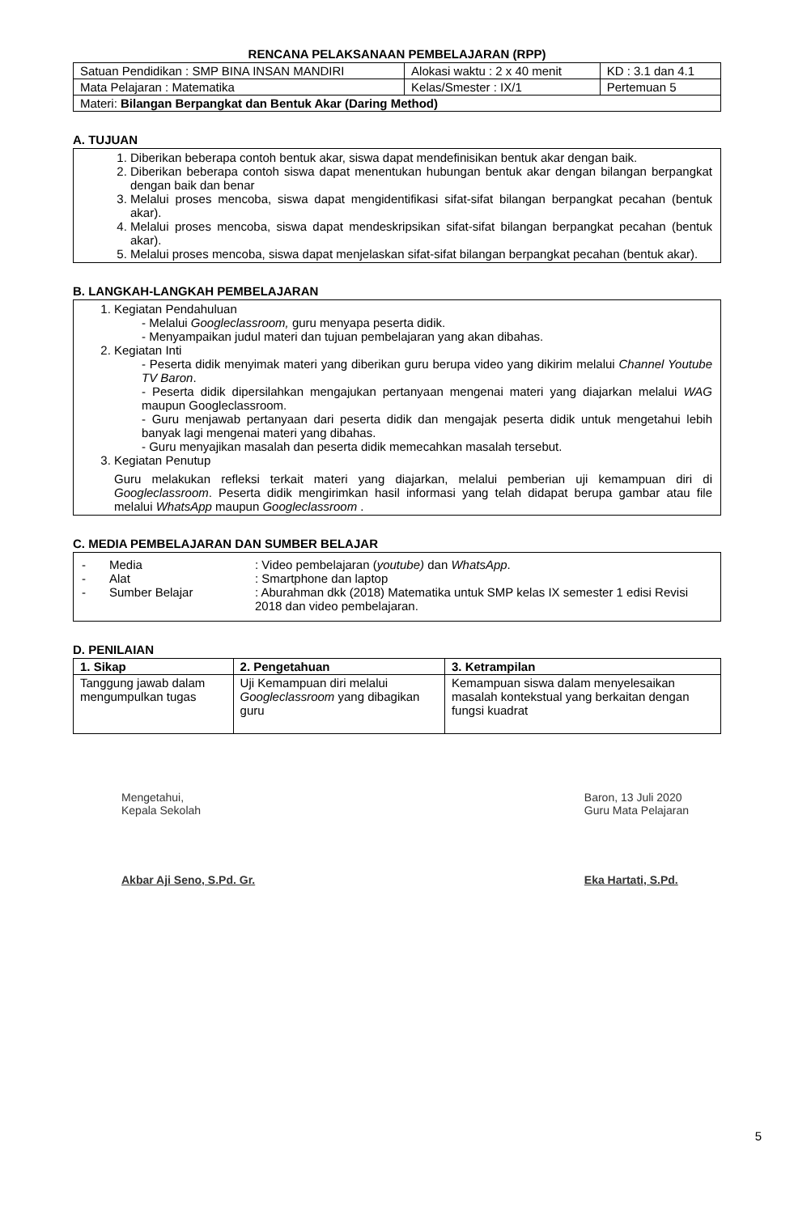RENCANA PELAKSANAAN PEMBELAJARAN (RPP)
| Satuan Pendidikan : SMP BINA INSAN MANDIRI | Alokasi waktu : 2 x 40 menit | KD : 3.1 dan 4.1 |
| Mata Pelajaran : Matematika | Kelas/Smester : IX/1 | Pertemuan 5 |
| Materi: Bilangan Berpangkat dan Bentuk Akar (Daring Method) | | |
A. TUJUAN
1. Diberikan beberapa contoh bentuk akar, siswa dapat mendefinisikan bentuk akar dengan baik.
2. Diberikan beberapa contoh siswa dapat menentukan hubungan bentuk akar dengan bilangan berpangkat dengan baik dan benar
3. Melalui proses mencoba, siswa dapat mengidentifikasi sifat-sifat bilangan berpangkat pecahan (bentuk akar).
4. Melalui proses mencoba, siswa dapat mendeskripsikan sifat-sifat bilangan berpangkat pecahan (bentuk akar).
5. Melalui proses mencoba, siswa dapat menjelaskan sifat-sifat bilangan berpangkat pecahan (bentuk akar).
B. LANGKAH-LANGKAH PEMBELAJARAN
1. Kegiatan Pendahuluan
- Melalui Googleclassroom, guru menyapa peserta didik.
- Menyampaikan judul materi dan tujuan pembelajaran yang akan dibahas.
2. Kegiatan Inti
- Peserta didik menyimak materi yang diberikan guru berupa video yang dikirim melalui Channel Youtube TV Baron.
- Peserta didik dipersilahkan mengajukan pertanyaan mengenai materi yang diajarkan melalui WAG maupun Googleclassroom.
- Guru menjawab pertanyaan dari peserta didik dan mengajak peserta didik untuk mengetahui lebih banyak lagi mengenai materi yang dibahas.
- Guru menyajikan masalah dan peserta didik memecahkan masalah tersebut.
3. Kegiatan Penutup
Guru melakukan refleksi terkait materi yang diajarkan, melalui pemberian uji kemampuan diri di Googleclassroom. Peserta didik mengirimkan hasil informasi yang telah didapat berupa gambar atau file melalui WhatsApp maupun Googleclassroom .
C. MEDIA PEMBELAJARAN DAN SUMBER BELAJAR
- Media: Video pembelajaran (youtube) dan WhatsApp.
- Alat: Smartphone dan laptop
- Sumber Belajar: Aburahman dkk (2018) Matematika untuk SMP kelas IX semester 1 edisi Revisi 2018 dan video pembelajaran.
D. PENILAIAN
| 1. Sikap | 2. Pengetahuan | 3. Ketrampilan |
| --- | --- | --- |
| Tanggung jawab dalam mengumpulkan tugas | Uji Kemampuan diri melalui Googleclassroom yang dibagikan guru | Kemampuan siswa dalam menyelesaikan masalah kontekstual yang berkaitan dengan fungsi kuadrat |
Mengetahui,
Kepala Sekolah
Akbar Aji Seno, S.Pd. Gr.
Baron, 13 Juli 2020
Guru Mata Pelajaran
Eka Hartati, S.Pd.
5